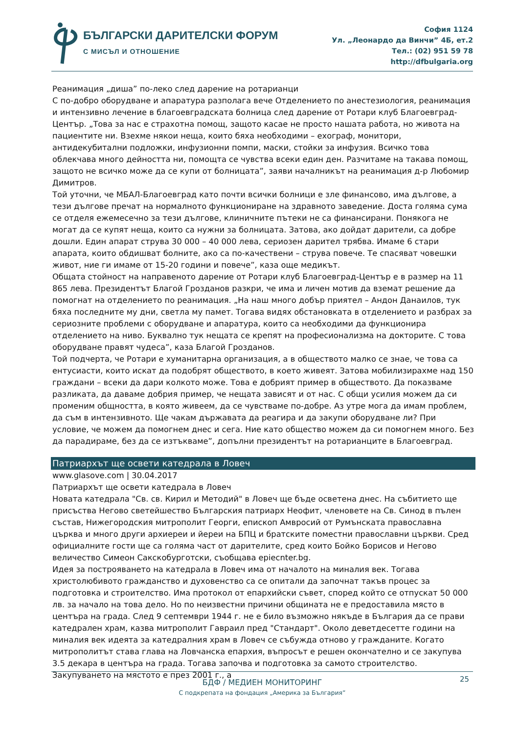БЪЛГАРСКИ ДАРИТЕЛСКИ ФОРУМ
С МИСЪЛ И ОТНОШЕНИЕ
София 1124
Ул. „Леонардо да Винчи” 4Б, ет.2
Тел.: (02) 951 59 78
http://dfbulgaria.org
Реанимация „диша” по-леко след дарение на ротарианци
С по-добро оборудване и апаратура разполага вече Отделението по анестезиология, реанимация и интензивно лечение в благоевградската болница след дарение от Ротари клуб Благоевград-Център. „Това за нас е страхотна помощ, защото касае не просто нашата работа, но живота на пациентите ни. Взехме някои неща, които бяха необходими – ехограф, монитори, антидекубитални подложки, инфузионни помпи, маски, стойки за инфузия. Всичко това облекчава много дейността ни, помощта се чувства всеки един ден. Разчитаме на такава помощ, защото не всичко може да се купи от болницата”, заяви началникът на реанимация д-р Любомир Димитров.
Той уточни, че МБАЛ-Благоевград като почти всички болници е зле финансово, има дългове, а тези дългове пречат на нормалното функциониране на здравното заведение. Доста голяма сума се отделя ежемесечно за тези дългове, клиничните пътеки не са финансирани. Понякога не могат да се купят неща, които са нужни за болницата. Затова, ако дойдат дарители, са добре дошли. Един апарат струва 30 000 – 40 000 лева, сериозен дарител трябва. Имаме 6 стари апарата, които обдишват болните, ако са по-качествени – струва повече. Те спасяват човешки живот, ние ги имаме от 15-20 години и повече”, каза още медикът.
Общата стойност на направеното дарение от Ротари клуб Благоевград-Център е в размер на 11 865 лева. Президентът Благой Грозданов разкри, че има и личен мотив да вземат решение да помогнат на отделението по реанимация. „На наш много добър приятел – Андон Данаилов, тук бяха последните му дни, светла му памет. Тогава видях обстановката в отделението и разбрах за сериозните проблеми с оборудване и апаратура, които са необходими да функционира отделението на ниво. Буквално тук нещата се крепят на професионализма на докторите. С това оборудване правят чудеса”, каза Благой Грозданов.
Той подчерта, че Ротари е хуманитарна организация, а в обществото малко се знае, че това са ентусиасти, които искат да подобрят обществото, в което живеят. Затова мобилизирахме над 150 граждани – всеки да дари колкото може. Това е добрият пример в обществото. Да показваме разликата, да даваме добрия пример, че нещата зависят и от нас. С общи усилия можем да си променим общността, в която живеем, да се чувстваме по-добре. Аз утре мога да имам проблем, да съм в интензивното. Ще чакам държавата да реагира и да закупи оборудване ли? При условие, че можем да помогнем днес и сега. Ние като общество можем да си помогнем много. Без да парадираме, без да се изтъкваме”, допълни президентът на ротарианците в Благоевград.
Патриархът ще освети катедрала в Ловеч
www.glasove.com | 30.04.2017
Патриархът ще освети катедрала в Ловеч
Новата катедрала "Св. св. Кирил и Методий" в Ловеч ще бъде осветена днес. На събитието ще присъства Негово светейшество Българския патриарх Неофит, членовете на Св. Синод в пълен състав, Нижегородския митрополит Георги, епископ Амвросий от Румънската православна църква и много други архиереи и йереи на БПЦ и братските поместни православни църкви. Сред официалните гости ще са голяма част от дарителите, сред които Бойко Борисов и Негово величество Симеон Сакскобурготски, съобщава epiecnter.bg.
Идея за построяването на катедрала в Ловеч има от началото на миналия век. Тогава христолюбивото гражданство и духовенство са се опитали да започнат такъв процес за подготовка и строителство. Има протокол от епархийски съвет, според който се отпускат 50 000 лв. за начало на това дело. Но по неизвестни причини общината не е предоставила място в центъра на града. След 9 септември 1944 г. не е било възможно някъде в България да се прави катедрален храм, казва митрополит Гавраил пред "Стандарт". Около деветдесетте години на миналия век идеята за катедралния храм в Ловеч се събужда отново у гражданите. Когато митрополитът става глава на Ловчанска епархия, въпросът е решен окончателно и се закупува 3.5 декара в центъра на града. Тогава започва и подготовка за самото строителство. Закупуването на мястото е през 2001 г., а
25
БДФ / МЕДИЕН МОНИТОРИНГ
С подкрепата на фондация „Америка за България”